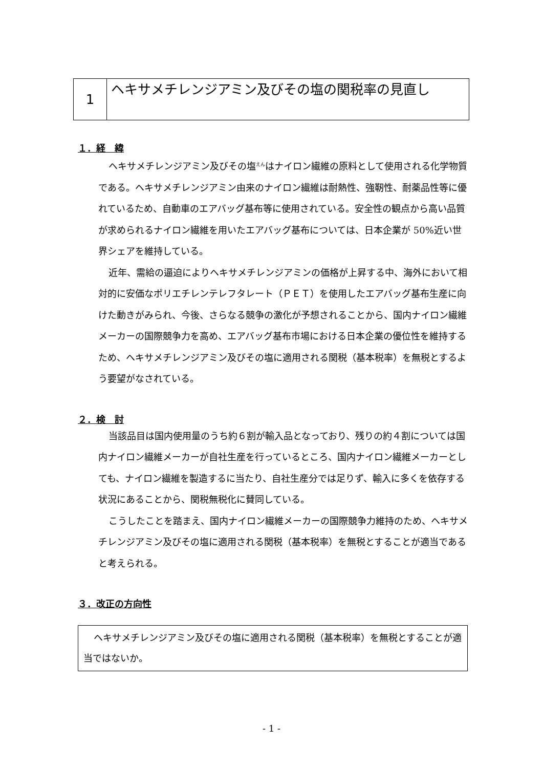1
ヘキサメチレンジアミン及びその塩の関税率の見直し
１．経　緯
ヘキサメチレンジアミン及びその塩<sup>えん</sup>はナイロン繊維の原料として使用される化学物質である。ヘキサメチレンジアミン由来のナイロン繊維は耐熱性、強靭性、耐薬品性等に優れているため、自動車のエアバッグ基布等に使用されている。安全性の観点から高い品質が求められるナイロン繊維を用いたエアバッグ基布については、日本企業が 50%近い世界シェアを維持している。
近年、需給の逼迫によりヘキサメチレンジアミンの価格が上昇する中、海外において相対的に安価なポリエチレンテレフタレート（ＰＥＴ）を使用したエアバッグ基布生産に向けた動きがみられ、今後、さらなる競争の激化が予想されることから、国内ナイロン繊維メーカーの国際競争力を高め、エアバッグ基布市場における日本企業の優位性を維持するため、ヘキサメチレンジアミン及びその塩に適用される関税（基本税率）を無税とするよう要望がなされている。
２．検　討
当該品目は国内使用量のうち約６割が輸入品となっており、残りの約４割については国内ナイロン繊維メーカーが自社生産を行っているところ、国内ナイロン繊維メーカーとしても、ナイロン繊維を製造するに当たり、自社生産分では足りず、輸入に多くを依存する状況にあることから、関税無税化に賛同している。
こうしたことを踏まえ、国内ナイロン繊維メーカーの国際競争力維持のため、ヘキサメチレンジアミン及びその塩に適用される関税（基本税率）を無税とすることが適当であると考えられる。
３．改正の方向性
ヘキサメチレンジアミン及びその塩に適用される関税（基本税率）を無税とすることが適当ではないか。
- 1 -